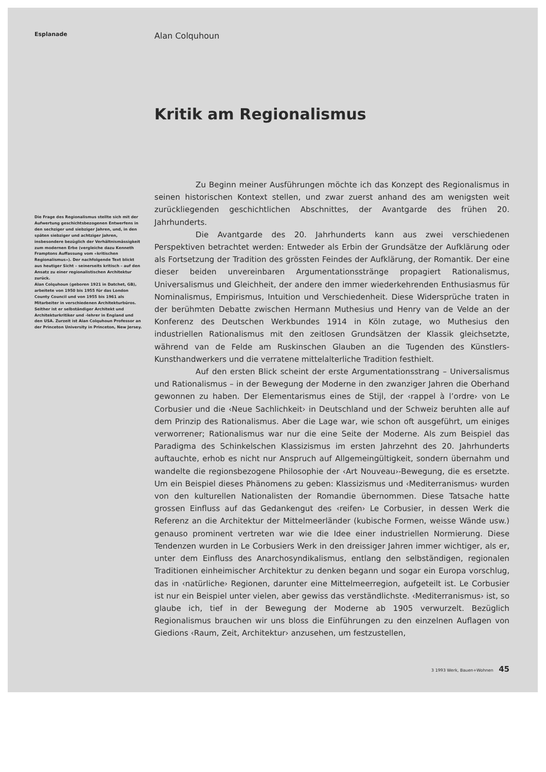Esplanade
Die Frage des Regionalismus stellte sich mit der Aufwertung geschichtsbezogenen Entwerfens in den sechziger und siebziger Jahren, und, in den späten siebziger und achtziger Jahren, insbesondere bezüglich der Verhältnismässigkeit zum modernen Erbe (vergleiche dazu Kenneth Framptons Auffassung vom «kritischen Regionalismus»). Der nachfolgende Text blickt aus heutiger Sicht – seinerseits kritisch – auf den Ansatz zu einer regionalistischen Architektur zurück.
Alan Colquhoun (geboren 1921 in Datchet, GB), arbeitete von 1950 bis 1955 für das London County Council und von 1955 bis 1961 als Mitarbeiter in verschiedenen Architekturbüros. Seither ist er selbständiger Architekt und Architekturkritiker und -lehrer in England und den USA. Zurzeit ist Alan Colquhoun Professor an der Princeton University in Princeton, New Jersey.
Alan Colquhoun
Kritik am Regionalismus
Zu Beginn meiner Ausführungen möchte ich das Konzept des Regionalismus in seinen historischen Kontext stellen, und zwar zuerst anhand des am wenigsten weit zurückliegenden geschichtlichen Abschnittes, der Avantgarde des frühen 20. Jahrhunderts.
Die Avantgarde des 20. Jahrhunderts kann aus zwei verschiedenen Perspektiven betrachtet werden: Entweder als Erbin der Grundsätze der Aufklärung oder als Fortsetzung der Tradition des grössten Feindes der Aufklärung, der Romantik. Der eine dieser beiden unvereinbaren Argumentationsstränge propagiert Rationalismus, Universalismus und Gleichheit, der andere den immer wiederkehrenden Enthusiasmus für Nominalismus, Empirismus, Intuition und Verschiedenheit. Diese Widersprüche traten in der berühmten Debatte zwischen Hermann Muthesius und Henry van de Velde an der Konferenz des Deutschen Werkbundes 1914 in Köln zutage, wo Muthesius den industriellen Rationalismus mit den zeitlosen Grundsätzen der Klassik gleichsetzte, während van de Felde am Ruskinschen Glauben an die Tugenden des Künstlers-Kunsthandwerkers und die verratene mittelalterliche Tradition festhielt.
Auf den ersten Blick scheint der erste Argumentationsstrang – Universalismus und Rationalismus – in der Bewegung der Moderne in den zwanziger Jahren die Oberhand gewonnen zu haben. Der Elementarismus eines de Stijl, der ‹rappel à l’ordre› von Le Corbusier und die ‹Neue Sachlichkeit› in Deutschland und der Schweiz beruhten alle auf dem Prinzip des Rationalismus. Aber die Lage war, wie schon oft ausgeführt, um einiges verworrener; Rationalismus war nur die eine Seite der Moderne. Als zum Beispiel das Paradigma des Schinkelschen Klassizismus im ersten Jahrzehnt des 20. Jahrhunderts auftauchte, erhob es nicht nur Anspruch auf Allgemeingültigkeit, sondern übernahm und wandelte die regionsbezogene Philosophie der ‹Art Nouveau›-Bewegung, die es ersetzte. Um ein Beispiel dieses Phänomens zu geben: Klassizismus und ‹Mediterranismus› wurden von den kulturellen Nationalisten der Romandie übernommen. Diese Tatsache hatte grossen Einfluss auf das Gedankengut des ‹reifen› Le Corbusier, in dessen Werk die Referenz an die Architektur der Mittelmeerländer (kubische Formen, weisse Wände usw.) genauso prominent vertreten war wie die Idee einer industriellen Normierung. Diese Tendenzen wurden in Le Corbusiers Werk in den dreissiger Jahren immer wichtiger, als er, unter dem Einfluss des Anarchosyndikalismus, entlang den selbständigen, regionalen Traditionen einheimischer Architektur zu denken begann und sogar ein Europa vorschlug, das in ‹natürliche› Regionen, darunter eine Mittelmeerregion, aufgeteilt ist. Le Corbusier ist nur ein Beispiel unter vielen, aber gewiss das verständlichste. ‹Mediterranismus› ist, so glaube ich, tief in der Bewegung der Moderne ab 1905 verwurzelt. Bezüglich Regionalismus brauchen wir uns bloss die Einführungen zu den einzelnen Auflagen von Giedions ‹Raum, Zeit, Architektur› anzusehen, um festzustellen,
3 1993 Werk, Bauen+Wohnen 45